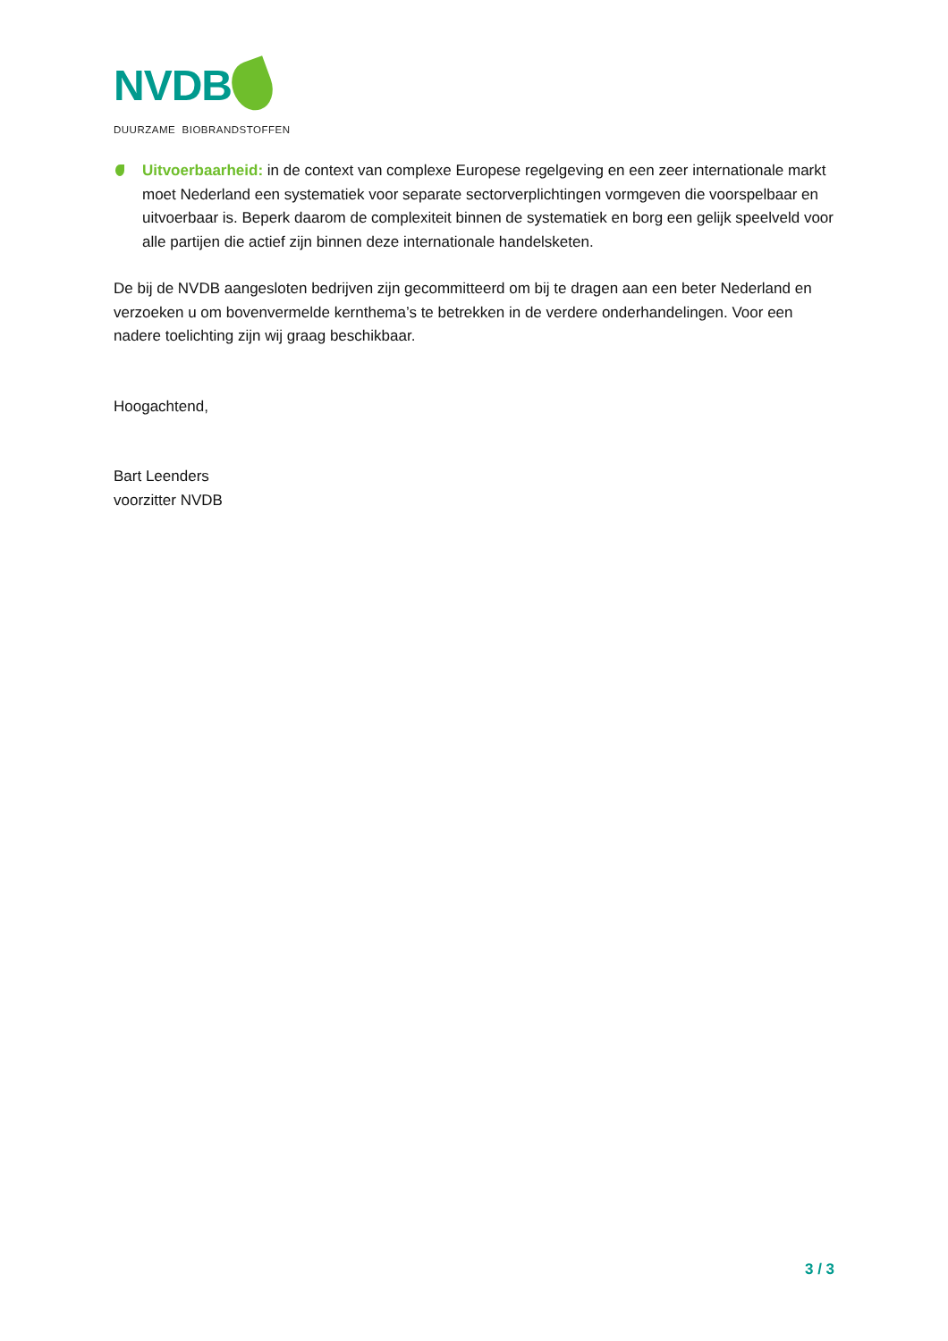NVDB
DUURZAME BIOBRANDSTOFFEN
Uitvoerbaarheid: in de context van complexe Europese regelgeving en een zeer internationale markt moet Nederland een systematiek voor separate sectorverplichtingen vormgeven die voorspelbaar en uitvoerbaar is. Beperk daarom de complexiteit binnen de systematiek en borg een gelijk speelveld voor alle partijen die actief zijn binnen deze internationale handelsketen.
De bij de NVDB aangesloten bedrijven zijn gecommitteerd om bij te dragen aan een beter Nederland en verzoeken u om bovenvermelde kernthema’s te betrekken in de verdere onderhandelingen. Voor een nadere toelichting zijn wij graag beschikbaar.
Hoogachtend,
Bart Leenders
voorzitter NVDB
3 / 3